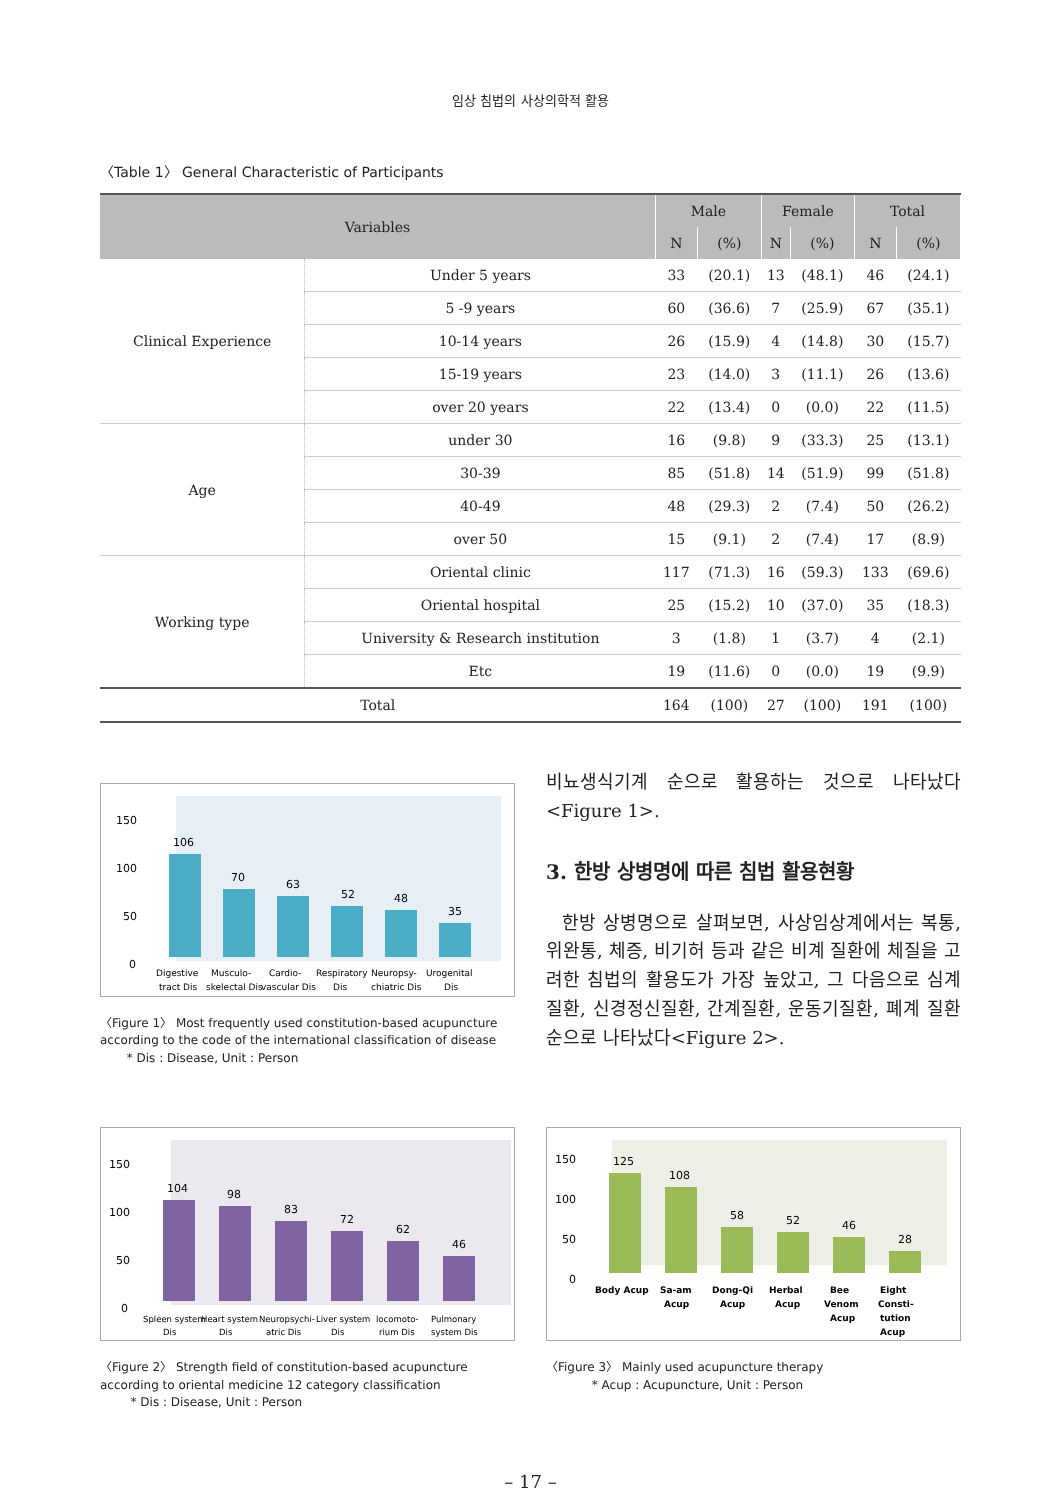임상 침법의 사상의학적 활용
〈Table 1〉 General Characteristic of Participants
| Variables | | Male | | Female | | Total | |
| --- | --- | --- | --- | --- | --- | --- | --- |
| | | N | (%) | N | (%) | N | (%) |
| Clinical Experience | Under 5 years | 33 | (20.1) | 13 | (48.1) | 46 | (24.1) |
| | 5 -9 years | 60 | (36.6) | 7 | (25.9) | 67 | (35.1) |
| | 10-14 years | 26 | (15.9) | 4 | (14.8) | 30 | (15.7) |
| | 15-19 years | 23 | (14.0) | 3 | (11.1) | 26 | (13.6) |
| | over 20 years | 22 | (13.4) | 0 | (0.0) | 22 | (11.5) |
| Age | under 30 | 16 | (9.8) | 9 | (33.3) | 25 | (13.1) |
| | 30-39 | 85 | (51.8) | 14 | (51.9) | 99 | (51.8) |
| | 40-49 | 48 | (29.3) | 2 | (7.4) | 50 | (26.2) |
| | over 50 | 15 | (9.1) | 2 | (7.4) | 17 | (8.9) |
| Working type | Oriental clinic | 117 | (71.3) | 16 | (59.3) | 133 | (69.6) |
| | Oriental hospital | 25 | (15.2) | 10 | (37.0) | 35 | (18.3) |
| | University & Research institution | 3 | (1.8) | 1 | (3.7) | 4 | (2.1) |
| | Etc | 19 | (11.6) | 0 | (0.0) | 19 | (9.9) |
| Total | | 164 | (100) | 27 | (100) | 191 | (100) |
150
100
50
0
106
70
63
52
48
35
Digestive
tract Dis
Musculo-
skelectal Dis
Cardio-
vascular Dis
Respiratory
Dis
Neuropsy-
chiatric Dis
Urogenital
Dis
〈Figure 1〉 Most frequently used constitution-based acupuncture according to the code of the international classification of disease
* Dis : Disease, Unit : Person
비뇨생식기계 순으로 활용하는 것으로 나타났다 <Figure 1>.
3. 한방 상병명에 따른 침법 활용현황
한방 상병명으로 살펴보면, 사상임상계에서는 복통, 위완통, 체증, 비기허 등과 같은 비계 질환에 체질을 고려한 침법의 활용도가 가장 높았고, 그 다음으로 심계질환, 신경정신질환, 간계질환, 운동기질환, 폐계 질환 순으로 나타났다<Figure 2>.
150
100
50
0
104
98
83
72
62
46
Spleen system
Dis
Heart system
Dis
Neuropsychi-
atric Dis
Liver system
Dis
locomoto-
rium Dis
Pulmonary
system Dis
〈Figure 2〉 Strength field of constitution-based acupuncture according to oriental medicine 12 category classification
* Dis : Disease, Unit : Person
150
100
50
0
125
108
58
52
46
28
Body Acup
Sa-am
Acup
Dong-Qi
Acup
Herbal
Acup
Bee
Venom
Acup
Eight
Consti-
tution
Acup
〈Figure 3〉 Mainly used acupuncture therapy
* Acup : Acupuncture, Unit : Person
– 17 –